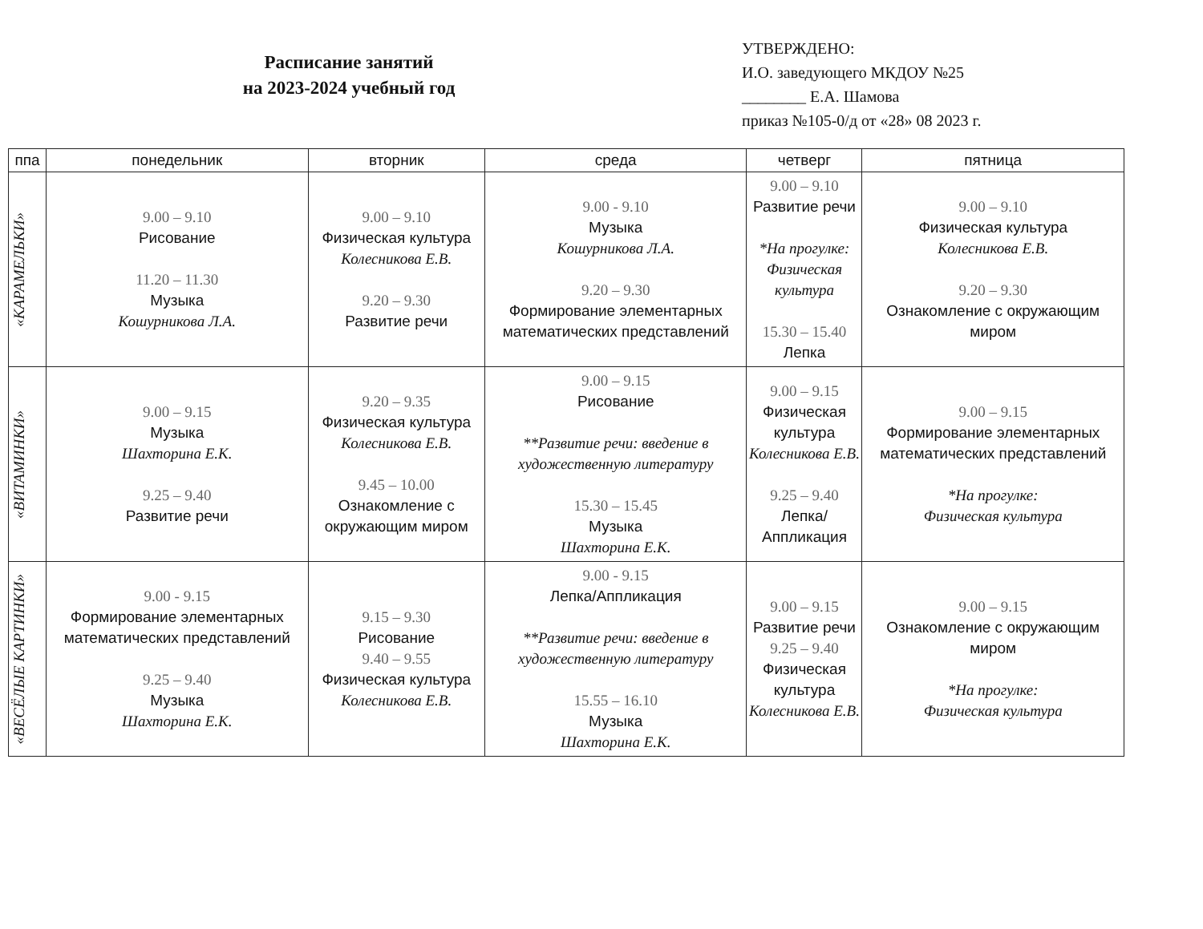Расписание занятий
на 2023-2024 учебный год
УТВЕРЖДЕНО:
И.О. заведующего МКДОУ №25
________ Е.А. Шамова
приказ №105-0/д от «28» 08 2023 г.
| ппа | понедельник | вторник | среда | четверг | пятница |
| --- | --- | --- | --- | --- | --- |
| «КАРАМЕЛЬКИ» | 9.00 – 9.10 Рисование 11.20 – 11.30 Музыка Кошурникова Л.А. | 9.00 – 9.10 Физическая культура Колесникова Е.В. 9.20 – 9.30 Развитие речи | 9.00 - 9.10 Музыка Кошурникова Л.А. 9.20 – 9.30 Формирование элементарных математических представлений | 9.00 – 9.10 Развитие речи *На прогулке: Физическая культура 15.30 – 15.40 Лепка | 9.00 – 9.10 Физическая культура Колесникова Е.В. 9.20 – 9.30 Ознакомление с окружающим миром |
| «ВИТАМИНКИ» | 9.00 – 9.15 Музыка Шахторина Е.К. 9.25 – 9.40 Развитие речи | 9.20 – 9.35 Физическая культура Колесникова Е.В. 9.45 – 10.00 Ознакомление с окружающим миром | 9.00 – 9.15 Рисование **Развитие речи: введение в художественную литературу 15.30 – 15.45 Музыка Шахторина Е.К. | 9.00 – 9.15 Физическая культура Колесникова Е.В. 9.25 – 9.40 Лепка/Аппликация | 9.00 – 9.15 Формирование элементарных математических представлений *На прогулке: Физическая культура |
| «ВЕСЁЛЫЕ КАРТИНКИ» | 9.00 - 9.15 Формирование элементарных математических представлений 9.25 – 9.40 Музыка Шахторина Е.К. | 9.15 – 9.30 Рисование 9.40 – 9.55 Физическая культура Колесникова Е.В. | 9.00 - 9.15 Лепка/Аппликация **Развитие речи: введение в художественную литературу 15.55 – 16.10 Музыка Шахторина Е.К. | 9.00 – 9.15 Развитие речи 9.25 – 9.40 Физическая культура Колесникова Е.В. | 9.00 – 9.15 Ознакомление с окружающим миром *На прогулке: Физическая культура |